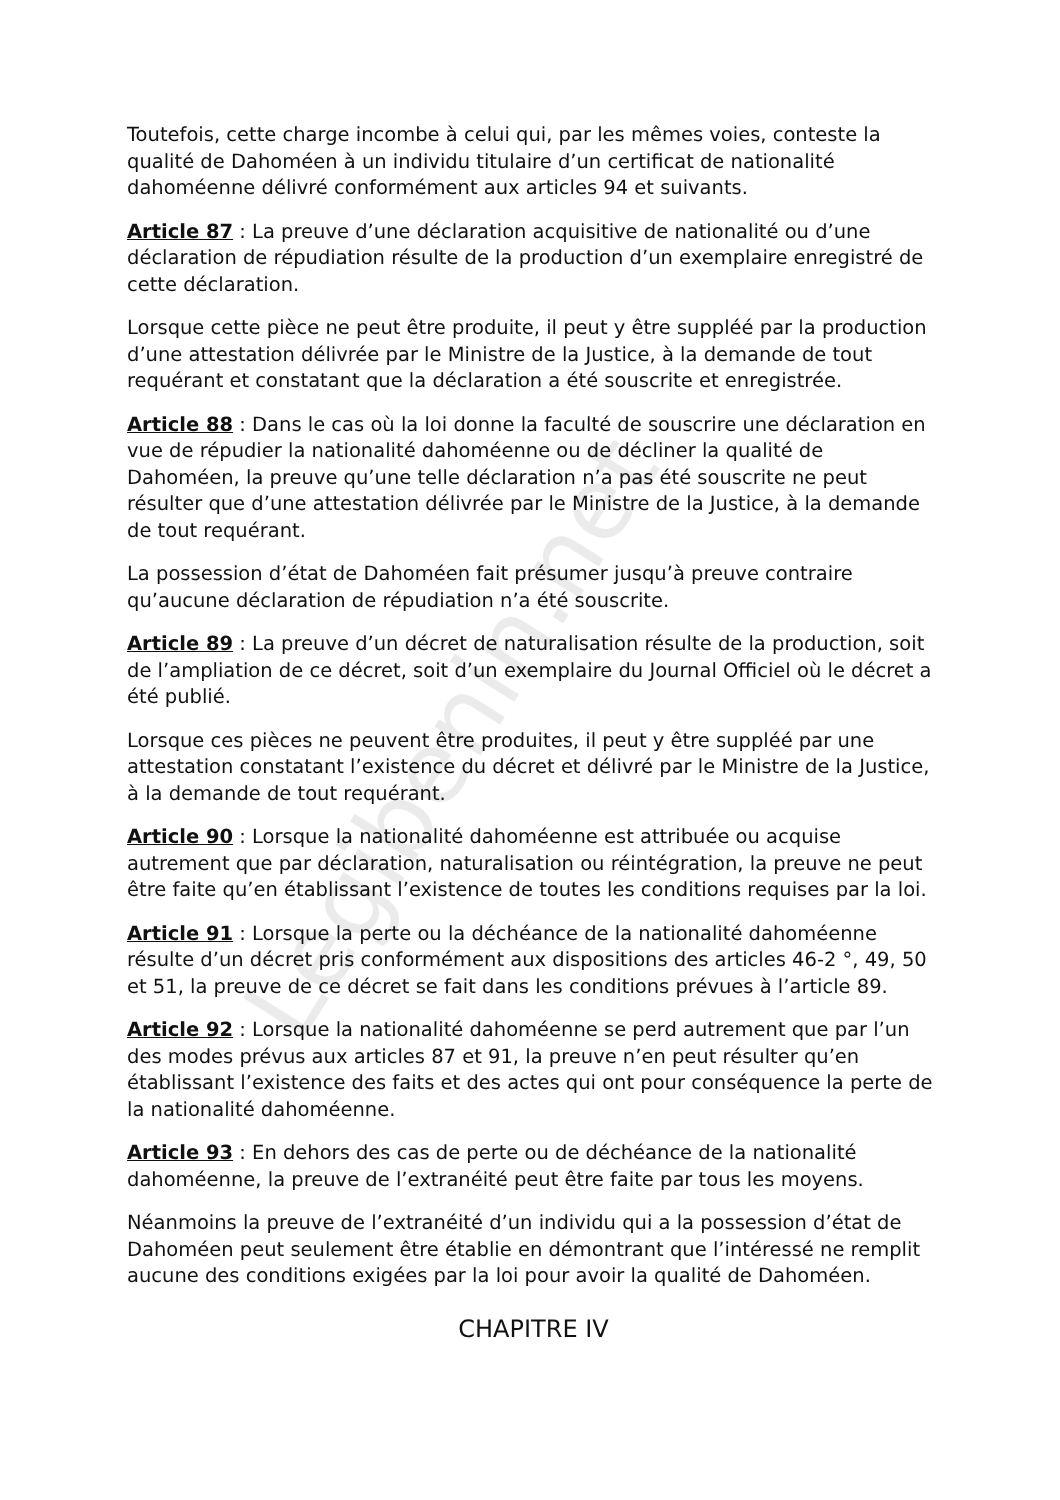Toutefois, cette charge incombe à celui qui, par les mêmes voies, conteste la qualité de Dahoméen à un individu titulaire d’un certificat de nationalité dahoméenne délivré conformément aux articles 94 et suivants.
Article 87 : La preuve d’une déclaration acquisitive de nationalité ou d’une déclaration de répudiation résulte de la production d’un exemplaire enregistré de cette déclaration.
Lorsque cette pièce ne peut être produite, il peut y être suppléé par la production d’une attestation délivrée par le Ministre de la Justice, à la demande de tout requérant et constatant que la déclaration a été souscrite et enregistrée.
Article 88 : Dans le cas où la loi donne la faculté de souscrire une déclaration en vue de répudier la nationalité dahoméenne ou de décliner la qualité de Dahoméen, la preuve qu’une telle déclaration n’a pas été souscrite ne peut résulter que d’une attestation délivrée par le Ministre de la Justice, à la demande de tout requérant.
La possession d’état de Dahoméen fait présumer jusqu’à preuve contraire qu’aucune déclaration de répudiation n’a été souscrite.
Article 89 : La preuve d’un décret de naturalisation résulte de la production, soit de l’ampliation de ce décret, soit d’un exemplaire du Journal Officiel où le décret a été publié.
Lorsque ces pièces ne peuvent être produites, il peut y être suppléé par une attestation constatant l’existence du décret et délivré par le Ministre de la Justice, à la demande de tout requérant.
Article 90 : Lorsque la nationalité dahoméenne est attribuée ou acquise autrement que par déclaration, naturalisation ou réintégration, la preuve ne peut être faite qu’en établissant l’existence de toutes les conditions requises par la loi.
Article 91 : Lorsque la perte ou la déchéance de la nationalité dahoméenne résulte d’un décret pris conformément aux dispositions des articles 46-2 °, 49, 50 et 51, la preuve de ce décret se fait dans les conditions prévues à l’article 89.
Article 92 : Lorsque la nationalité dahoméenne se perd autrement que par l’un des modes prévus aux articles 87 et 91, la preuve n’en peut résulter qu’en établissant l’existence des faits et des actes qui ont pour conséquence la perte de la nationalité dahoméenne.
Article 93 : En dehors des cas de perte ou de déchéance de la nationalité dahoméenne, la preuve de l’extranéité peut être faite par tous les moyens.
Néanmoins la preuve de l’extranéité d’un individu qui a la possession d’état de Dahoméen peut seulement être établie en démontrant que l’intéressé ne remplit aucune des conditions exigées par la loi pour avoir la qualité de Dahoméen.
CHAPITRE IV
Legibenin.net